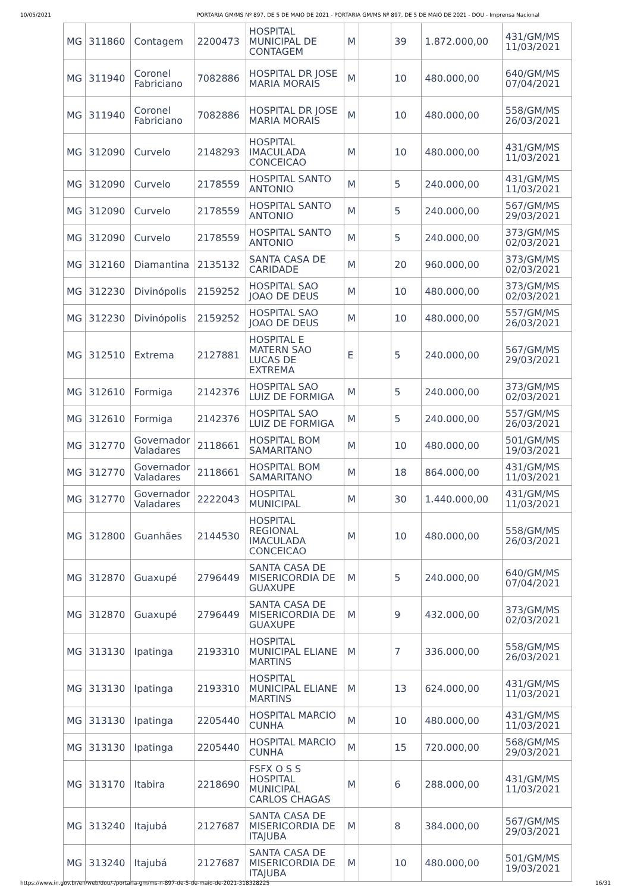10/05/2021 PORTARIA GM/MS Nº 897, DE 5 DE MAIO DE 2021 - PORTARIA GM/MS Nº 897, DE 5 DE MAIO DE 2021 - DOU - Imprensa Nacional
| MG | 311860 | Contagem | 2200473 | HOSPITAL MUNICIPAL DE CONTAGEM | M | | 39 | 1.872.000,00 | 431/GM/MS 11/03/2021 |
| MG | 311940 | Coronel Fabriciano | 7082886 | HOSPITAL DR JOSE MARIA MORAIS | M | | 10 | 480.000,00 | 640/GM/MS 07/04/2021 |
| MG | 311940 | Coronel Fabriciano | 7082886 | HOSPITAL DR JOSE MARIA MORAIS | M | | 10 | 480.000,00 | 558/GM/MS 26/03/2021 |
| MG | 312090 | Curvelo | 2148293 | HOSPITAL IMACULADA CONCEICAO | M | | 10 | 480.000,00 | 431/GM/MS 11/03/2021 |
| MG | 312090 | Curvelo | 2178559 | HOSPITAL SANTO ANTONIO | M | | 5 | 240.000,00 | 431/GM/MS 11/03/2021 |
| MG | 312090 | Curvelo | 2178559 | HOSPITAL SANTO ANTONIO | M | | 5 | 240.000,00 | 567/GM/MS 29/03/2021 |
| MG | 312090 | Curvelo | 2178559 | HOSPITAL SANTO ANTONIO | M | | 5 | 240.000,00 | 373/GM/MS 02/03/2021 |
| MG | 312160 | Diamantina | 2135132 | SANTA CASA DE CARIDADE | M | | 20 | 960.000,00 | 373/GM/MS 02/03/2021 |
| MG | 312230 | Divinópolis | 2159252 | HOSPITAL SAO JOAO DE DEUS | M | | 10 | 480.000,00 | 373/GM/MS 02/03/2021 |
| MG | 312230 | Divinópolis | 2159252 | HOSPITAL SAO JOAO DE DEUS | M | | 10 | 480.000,00 | 557/GM/MS 26/03/2021 |
| MG | 312510 | Extrema | 2127881 | HOSPITAL E MATERN SAO LUCAS DE EXTREMA | E | | 5 | 240.000,00 | 567/GM/MS 29/03/2021 |
| MG | 312610 | Formiga | 2142376 | HOSPITAL SAO LUIZ DE FORMIGA | M | | 5 | 240.000,00 | 373/GM/MS 02/03/2021 |
| MG | 312610 | Formiga | 2142376 | HOSPITAL SAO LUIZ DE FORMIGA | M | | 5 | 240.000,00 | 557/GM/MS 26/03/2021 |
| MG | 312770 | Governador Valadares | 2118661 | HOSPITAL BOM SAMARITANO | M | | 10 | 480.000,00 | 501/GM/MS 19/03/2021 |
| MG | 312770 | Governador Valadares | 2118661 | HOSPITAL BOM SAMARITANO | M | | 18 | 864.000,00 | 431/GM/MS 11/03/2021 |
| MG | 312770 | Governador Valadares | 2222043 | HOSPITAL MUNICIPAL | M | | 30 | 1.440.000,00 | 431/GM/MS 11/03/2021 |
| MG | 312800 | Guanhães | 2144530 | HOSPITAL REGIONAL IMACULADA CONCEICAO | M | | 10 | 480.000,00 | 558/GM/MS 26/03/2021 |
| MG | 312870 | Guaxupé | 2796449 | SANTA CASA DE MISERICORDIA DE GUAXUPE | M | | 5 | 240.000,00 | 640/GM/MS 07/04/2021 |
| MG | 312870 | Guaxupé | 2796449 | SANTA CASA DE MISERICORDIA DE GUAXUPE | M | | 9 | 432.000,00 | 373/GM/MS 02/03/2021 |
| MG | 313130 | Ipatinga | 2193310 | HOSPITAL MUNICIPAL ELIANE MARTINS | M | | 7 | 336.000,00 | 558/GM/MS 26/03/2021 |
| MG | 313130 | Ipatinga | 2193310 | HOSPITAL MUNICIPAL ELIANE MARTINS | M | | 13 | 624.000,00 | 431/GM/MS 11/03/2021 |
| MG | 313130 | Ipatinga | 2205440 | HOSPITAL MARCIO CUNHA | M | | 10 | 480.000,00 | 431/GM/MS 11/03/2021 |
| MG | 313130 | Ipatinga | 2205440 | HOSPITAL MARCIO CUNHA | M | | 15 | 720.000,00 | 568/GM/MS 29/03/2021 |
| MG | 313170 | Itabira | 2218690 | FSFX O S S HOSPITAL MUNICIPAL CARLOS CHAGAS | M | | 6 | 288.000,00 | 431/GM/MS 11/03/2021 |
| MG | 313240 | Itajubá | 2127687 | SANTA CASA DE MISERICORDIA DE ITAJUBA | M | | 8 | 384.000,00 | 567/GM/MS 29/03/2021 |
| MG | 313240 | Itajubá | 2127687 | SANTA CASA DE MISERICORDIA DE ITAJUBA | M | | 10 | 480.000,00 | 501/GM/MS 19/03/2021 |
https://www.in.gov.br/en/web/dou/-/portaria-gm/ms-n-897-de-5-de-maio-de-2021-318328225 16/31